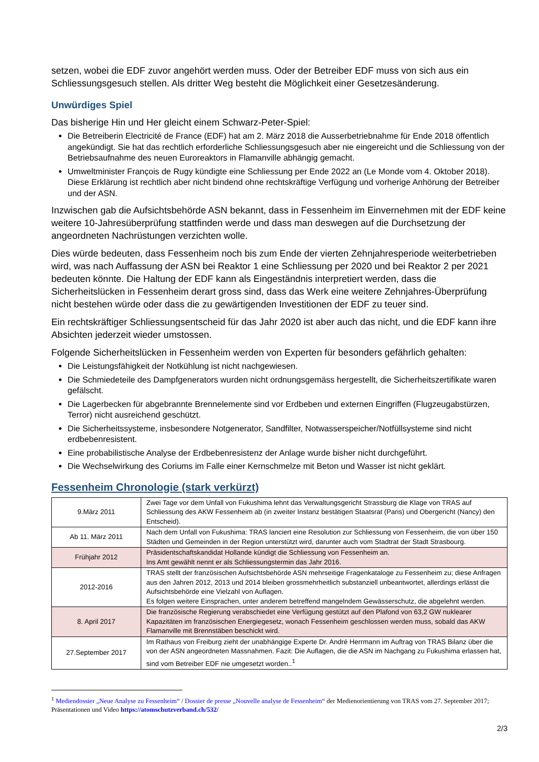setzen, wobei die EDF zuvor angehört werden muss. Oder der Betreiber EDF muss von sich aus ein Schliessungsgesuch stellen. Als dritter Weg besteht die Möglichkeit einer Gesetzesänderung.
Unwürdiges Spiel
Das bisherige Hin und Her gleicht einem Schwarz-Peter-Spiel:
Die Betreiberin Electricité de France (EDF) hat am 2. März 2018 die Ausserbetriebnahme für Ende 2018 öffentlich angekündigt. Sie hat das rechtlich erforderliche Schliessungsgesuch aber nie eingereicht und die Schliessung von der Betriebsaufnahme des neuen Euroreaktors in Flamanville abhängig gemacht.
Umweltminister François de Rugy kündigte eine Schliessung per Ende 2022 an (Le Monde vom 4. Oktober 2018). Diese Erklärung ist rechtlich aber nicht bindend ohne rechtskräftige Verfügung und vorherige Anhörung der Betreiber und der ASN.
Inzwischen gab die Aufsichtsbehörde ASN bekannt, dass in Fessenheim im Einvernehmen mit der EDF keine weitere 10-Jahresüberprüfung stattfinden werde und dass man deswegen auf die Durchsetzung der angeordneten Nachrüstungen verzichten wolle.
Dies würde bedeuten, dass Fessenheim noch bis zum Ende der vierten Zehnjahresperiode weiterbetrieben wird, was nach Auffassung der ASN bei Reaktor 1 eine Schliessung per 2020 und bei Reaktor 2 per 2021 bedeuten könnte. Die Haltung der EDF kann als Eingeständnis interpretiert werden, dass die Sicherheitslücken in Fessenheim derart gross sind, dass das Werk eine weitere Zehnjahres-Überprüfung nicht bestehen würde oder dass die zu gewärtigenden Investitionen der EDF zu teuer sind.
Ein rechtskräftiger Schliessungsentscheid für das Jahr 2020 ist aber auch das nicht, und die EDF kann ihre Absichten jederzeit wieder umstossen.
Folgende Sicherheitslücken in Fessenheim werden von Experten für besonders gefährlich gehalten:
Die Leistungsfähigkeit der Notkühlung ist nicht nachgewiesen.
Die Schmiedeteile des Dampfgenerators wurden nicht ordnungsgemäss hergestellt, die Sicherheitszertifikate waren gefälscht.
Die Lagerbecken für abgebrannte Brennelemente sind vor Erdbeben und externen Eingriffen (Flugzeugabstürzen, Terror) nicht ausreichend geschützt.
Die Sicherheitssysteme, insbesondere Notgenerator, Sandfilter, Notwasserspeicher/Notfüllsysteme sind nicht erdbebenresistent.
Eine probabilistische Analyse der Erdbebenresistenz der Anlage wurde bisher nicht durchgeführt.
Die Wechselwirkung des Coriums im Falle einer Kernschmelze mit Beton und Wasser ist nicht geklärt.
Fessenheim Chronologie (stark verkürzt)
| 9.März 2011 | Zwei Tage vor dem Unfall von Fukushima lehnt das Verwaltungsgericht Strassburg die Klage von TRAS auf Schliessung des AKW Fessenheim ab (in zweiter Instanz bestätigen Staatsrat (Paris) und Obergericht (Nancy) den Entscheid). |
| Ab 11. März 2011 | Nach dem Unfall von Fukushima: TRAS lanciert eine Resolution zur Schliessung von Fessenheim, die von über 150 Städten und Gemeinden in der Region unterstützt wird, darunter auch vom Stadtrat der Stadt Strasbourg. |
| Frühjahr 2012 | Präsidentschaftskandidat Hollande kündigt die Schliessung von Fessenheim an. Ins Amt gewählt nennt er als Schliessungstermin das Jahr 2016. |
| 2012-2016 | TRAS stellt der französischen Aufsichtsbehörde ASN mehrseitige Fragenkataloge zu Fessenheim zu; diese Anfragen aus den Jahren 2012, 2013 und 2014 bleiben grossmehrheitlich substanziell unbeantwortet, allerdings erlässt die Aufsichtsbehörde eine Vielzahl von Auflagen. Es folgen weitere Einsprachen, unter anderem betreffend mangelndem Gewässerschutz, die abgelehnt werden. |
| 8. April 2017 | Die französische Regierung verabschiedet eine Verfügung gestützt auf den Plafond von 63,2 GW nuklearer Kapazitäten im französischen Energiegesetz, wonach Fessenheim geschlossen werden muss, sobald das AKW Flamanville mit Brennstäben beschickt wird. |
| 27.September 2017 | Im Rathaus von Freiburg zieht der unabhängige Experte Dr. André Herrmann im Auftrag von TRAS Bilanz über die von der ASN angeordneten Massnahmen. Fazit: Die Auflagen, die die ASN im Nachgang zu Fukushima erlassen hat, sind vom Betreiber EDF nie umgesetzt worden..<sup>1</sup> |
<sup>1</sup> Mediendossier „Neue Analyse zu Fessenheim“ / Dossier de presse „Nouvelle analyse de Fessenheim“ der Medienorientierung von TRAS vom 27. September 2017; Präsentationen und Video https://atomschutzverband.ch/532/
2/3